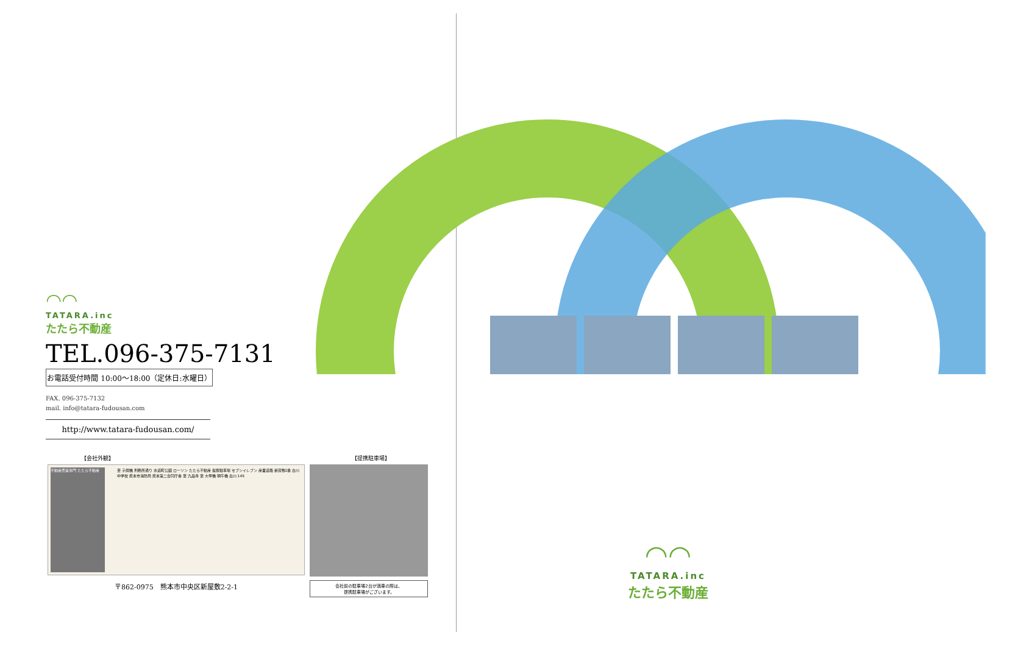◠◠
TATARA.inc
たたら不動産
TEL.096-375-7131
お電話受付時間 10:00～18:00（定休日:水曜日）
FAX. 096-375-7132
mail. info@tatara-fudousan.com
http://www.tatara-fudousan.com/
【会社外観】 【提携駐車場】
不動産売買専門 たたら不動産 至 子飼橋 刑務所通り 水道町公園 ローソン たたら不動産 提携駐車場 セブンイレブン 産業道路 新屋敷2番 白川中学校 熊本市消防局 熊本第二合同庁舎 至 九品寺 至 大甲橋 明午橋 白川 145
〒862-0975　熊本市中央区新屋敷2-2-1
会社前の駐車場2台が満車の際は、
提携駐車場がございます。
◠◠
TATARA.inc
たたら不動産